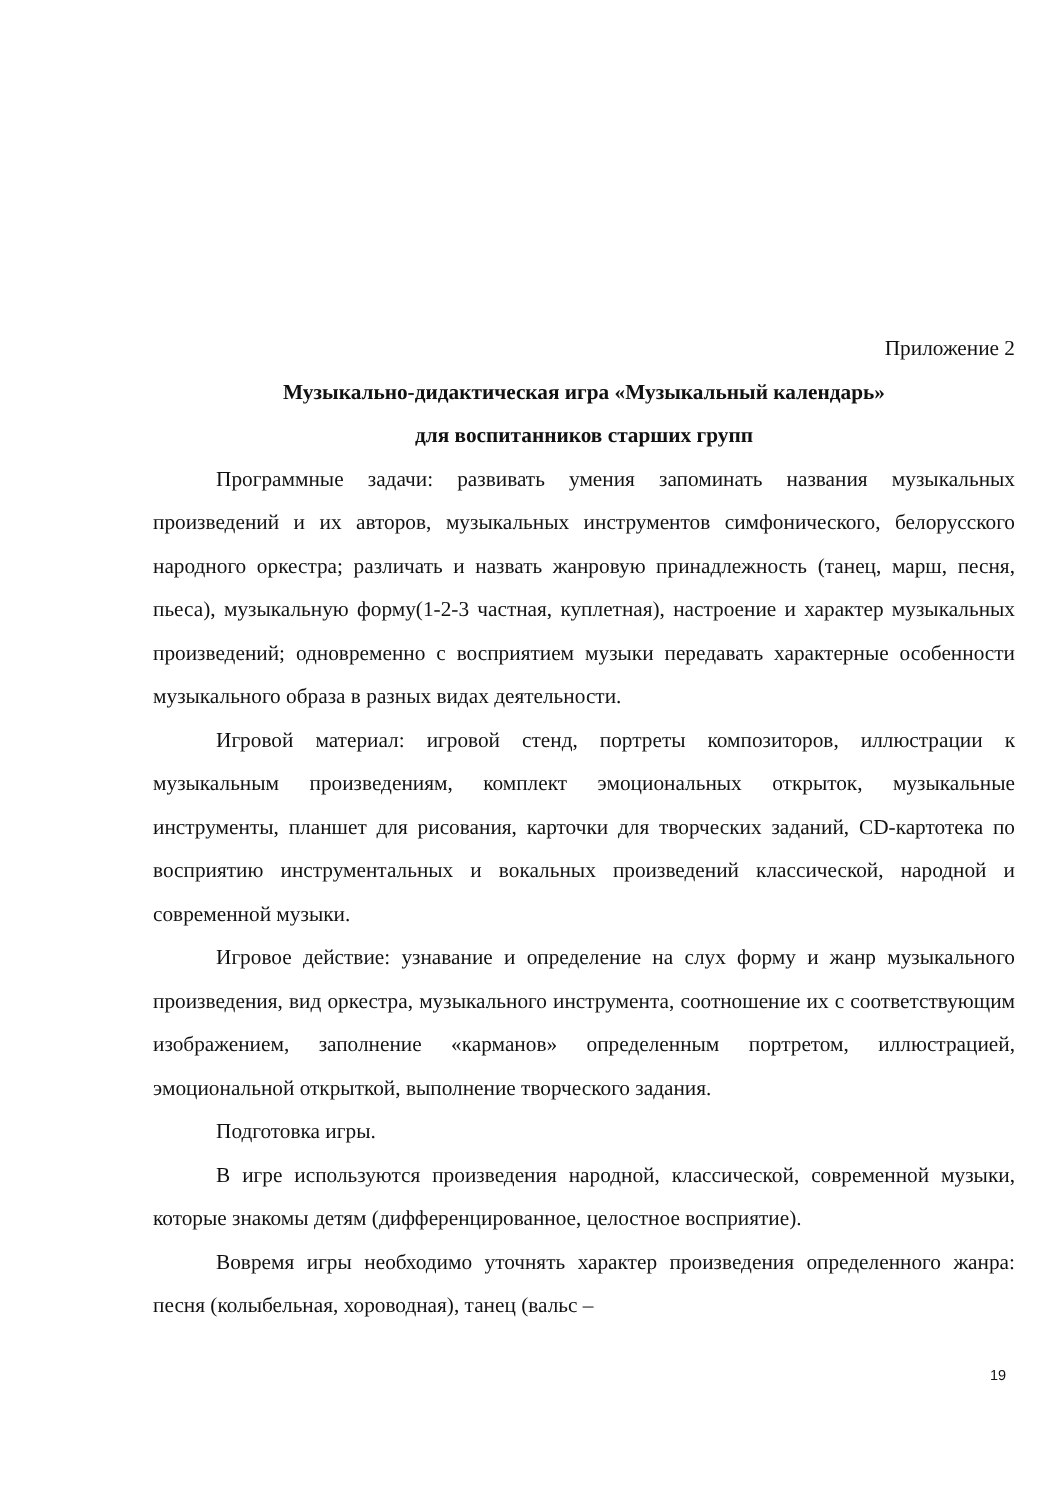Приложение 2
Музыкально-дидактическая игра «Музыкальный календарь»
для воспитанников старших групп
Программные задачи: развивать умения запоминать названия музыкальных произведений и их авторов, музыкальных инструментов симфонического, белорусского народного оркестра; различать и назвать жанровую принадлежность (танец, марш, песня, пьеса), музыкальную форму(1-2-3 частная, куплетная), настроение и характер музыкальных произведений; одновременно с восприятием музыки передавать характерные особенности музыкального образа в разных видах деятельности.
Игровой материал: игровой стенд, портреты композиторов, иллюстрации к музыкальным произведениям, комплект эмоциональных открыток, музыкальные инструменты, планшет для рисования, карточки для творческих заданий, CD-картотека по восприятию инструментальных и вокальных произведений классической, народной и современной музыки.
Игровое действие: узнавание и определение на слух форму и жанр музыкального произведения, вид оркестра, музыкального инструмента, соотношение их с соответствующим изображением, заполнение «карманов» определенным портретом, иллюстрацией, эмоциональной открыткой, выполнение творческого задания.
Подготовка игры.
В игре используются произведения народной, классической, современной музыки, которые знакомы детям (дифференцированное, целостное восприятие).
Вовремя игры необходимо уточнять характер произведения определенного жанра: песня (колыбельная, хороводная), танец (вальс –
19